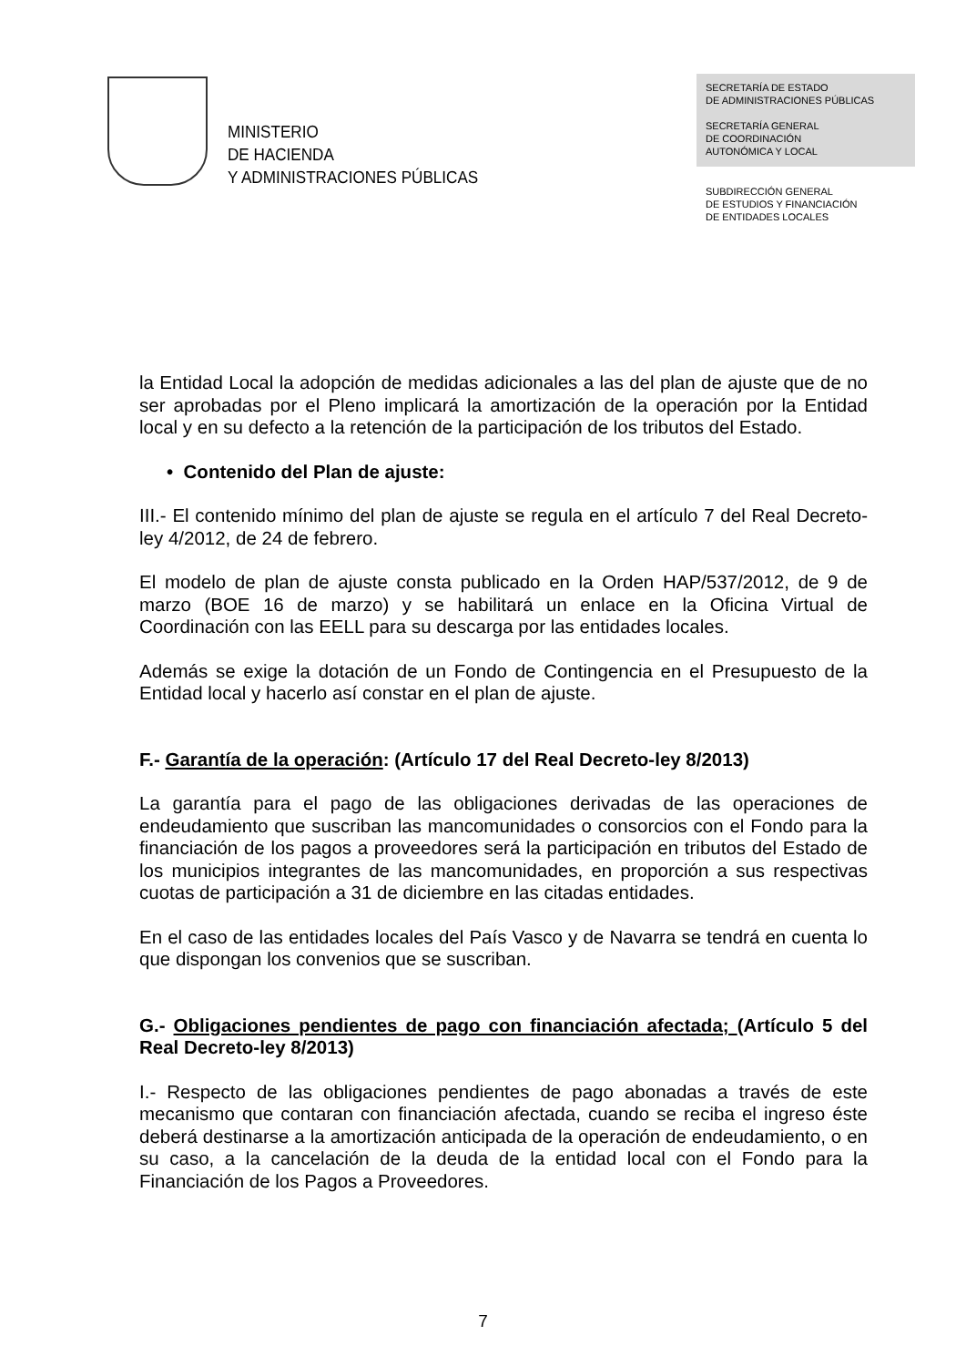MINISTERIO
DE HACIENDA
Y ADMINISTRACIONES PÚBLICAS
SECRETARÍA DE ESTADO
DE ADMINISTRACIONES PÚBLICAS
SECRETARÍA GENERAL
DE COORDINACIÓN
AUTONÓMICA Y LOCAL
SUBDIRECCIÓN GENERAL
DE ESTUDIOS Y FINANCIACIÓN
DE ENTIDADES LOCALES
la Entidad Local la adopción de medidas adicionales a las del plan de ajuste que de no ser aprobadas por el Pleno implicará la amortización de la operación por la Entidad local y en su defecto a la retención de la participación de los tributos del Estado.
• Contenido del Plan de ajuste:
III.- El contenido mínimo del plan de ajuste se regula en el artículo 7 del Real Decreto-ley 4/2012, de 24 de febrero.
El modelo de plan de ajuste consta publicado en la Orden HAP/537/2012, de 9 de marzo (BOE 16 de marzo) y se habilitará un enlace en la Oficina Virtual de Coordinación con las EELL para su descarga por las entidades locales.
Además se exige la dotación de un Fondo de Contingencia en el Presupuesto de la Entidad local y hacerlo así constar en el plan de ajuste.
F.- Garantía de la operación: (Artículo 17 del Real Decreto-ley 8/2013)
La garantía para el pago de las obligaciones derivadas de las operaciones de endeudamiento que suscriban las mancomunidades o consorcios con el Fondo para la financiación de los pagos a proveedores será la participación en tributos del Estado de los municipios integrantes de las mancomunidades, en proporción a sus respectivas cuotas de participación a 31 de diciembre en las citadas entidades.
En el caso de las entidades locales del País Vasco y de Navarra se tendrá en cuenta lo que dispongan los convenios que se suscriban.
G.- Obligaciones pendientes de pago con financiación afectada; (Artículo 5 del Real Decreto-ley 8/2013)
I.- Respecto de las obligaciones pendientes de pago abonadas a través de este mecanismo que contaran con financiación afectada, cuando se reciba el ingreso éste deberá destinarse a la amortización anticipada de la operación de endeudamiento, o en su caso, a la cancelación de la deuda de la entidad local con el Fondo para la Financiación de los Pagos a Proveedores.
7